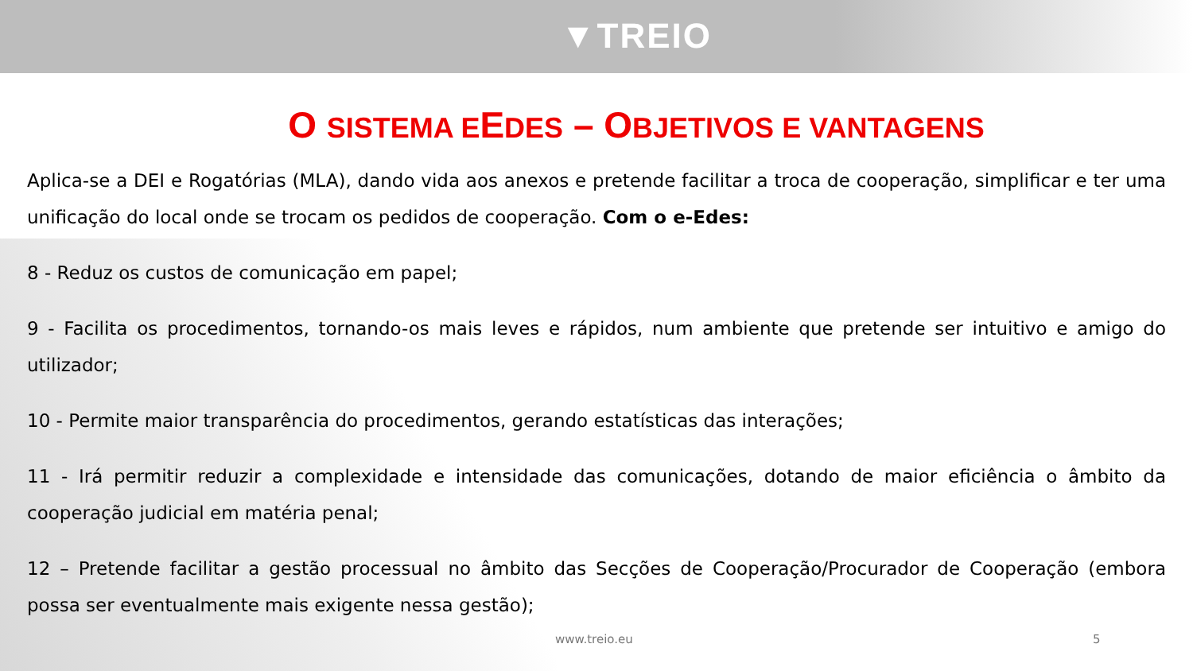▼TREIO
O SISTEMA EEDES – OBJETIVOS E VANTAGENS
Aplica-se a DEI e Rogatórias (MLA), dando vida aos anexos e pretende facilitar a troca de cooperação, simplificar e ter uma unificação do local onde se trocam os pedidos de cooperação. Com o e-Edes:
8 - Reduz os custos de comunicação em papel;
9 - Facilita os procedimentos, tornando-os mais leves e rápidos, num ambiente que pretende ser intuitivo e amigo do utilizador;
10 - Permite maior transparência do procedimentos, gerando estatísticas das interações;
11 - Irá permitir reduzir a complexidade e intensidade das comunicações, dotando de maior eficiência o âmbito da cooperação judicial em matéria penal;
12 – Pretende facilitar a gestão processual no âmbito das Secções de Cooperação/Procurador de Cooperação (embora possa ser eventualmente mais exigente nessa gestão);
www.treio.eu 5